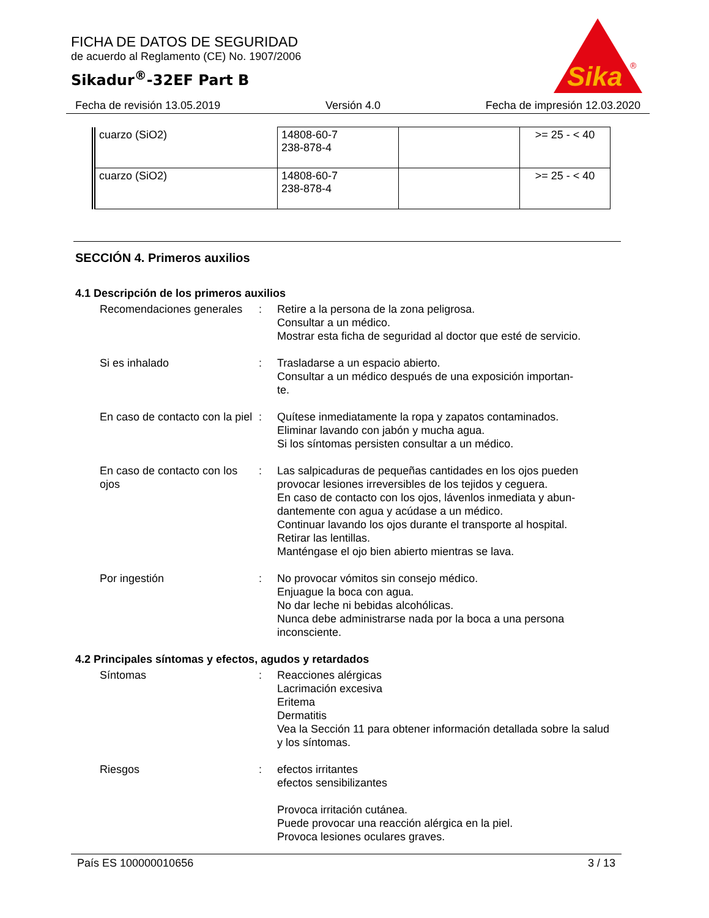FICHA DE DATOS DE SEGURIDAD
de acuerdo al Reglamento (CE) No. 1907/2006
Sikadur<sup>®</sup>-32EF Part B
Sika
®
Fecha de revisión 13.05.2019 Versión 4.0 Fecha de impresión 12.03.2020
| cuarzo (SiO2) | 14808-60-7 238-878-4 | | >= 25 - < 40 |
| cuarzo (SiO2) | 14808-60-7 238-878-4 | | >= 25 - < 40 |
SECCIÓN 4. Primeros auxilios
4.1 Descripción de los primeros auxilios
Recomendaciones generales
: Retire a la persona de la zona peligrosa.
Consultar a un médico.
Mostrar esta ficha de seguridad al doctor que esté de servicio.
Si es inhalado : Trasladarse a un espacio abierto.
Consultar a un médico después de una exposición importan-
te.
En caso de contacto con la piel
: Quítese inmediatamente la ropa y zapatos contaminados.
Eliminar lavando con jabón y mucha agua.
Si los síntomas persisten consultar a un médico.
En caso de contacto con los ojos
: Las salpicaduras de pequeñas cantidades en los ojos pueden provocar lesiones irreversibles de los tejidos y ceguera.
En caso de contacto con los ojos, lávenlos inmediata y abun-
dantemente con agua y acúdase a un médico.
Continuar lavando los ojos durante el transporte al hospital.
Retirar las lentillas.
Manténgase el ojo bien abierto mientras se lava.
Por ingestión : No provocar vómitos sin consejo médico.
Enjuague la boca con agua.
No dar leche ni bebidas alcohólicas.
Nunca debe administrarse nada por la boca a una persona inconsciente.
4.2 Principales síntomas y efectos, agudos y retardados
Síntomas : Reacciones alérgicas
Lacrimación excesiva
Eritema
Dermatitis
Vea la Sección 11 para obtener información detallada sobre la salud y los síntomas.
Riesgos : efectos irritantes
efectos sensibilizantes
Provoca irritación cutánea.
Puede provocar una reacción alérgica en la piel.
Provoca lesiones oculares graves.
País ES 100000010656 3 / 13